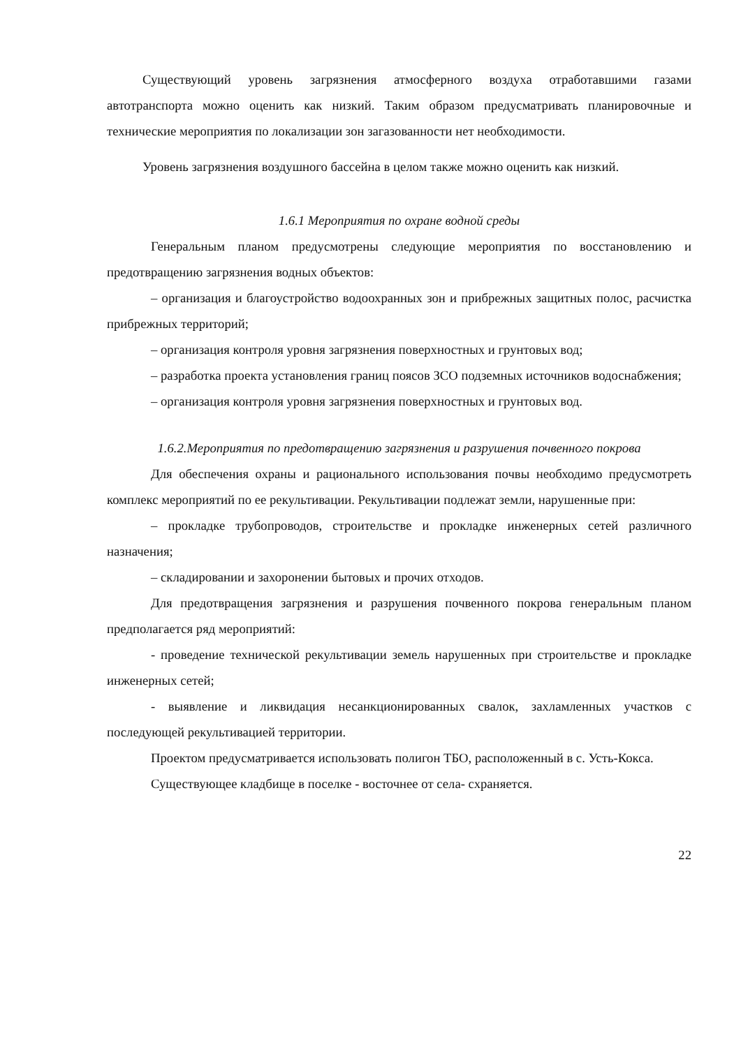Существующий уровень загрязнения атмосферного воздуха отработавшими газами автотранспорта можно оценить как низкий. Таким образом предусматривать планировочные и технические мероприятия по локализации зон загазованности нет необходимости.
Уровень загрязнения воздушного бассейна в целом также можно оценить как низкий.
1.6.1 Мероприятия по охране водной среды
Генеральным планом предусмотрены следующие мероприятия по восстановлению и предотвращению загрязнения водных объектов:
– организация и благоустройство водоохранных зон и прибрежных защитных полос, расчистка прибрежных территорий;
– организация контроля уровня загрязнения поверхностных и грунтовых вод;
– разработка проекта установления границ поясов ЗСО подземных источников водоснабжения;
– организация контроля уровня загрязнения поверхностных и грунтовых вод.
1.6.2.Мероприятия по предотвращению загрязнения и разрушения почвенного покрова
Для обеспечения охраны и рационального использования почвы необходимо предусмотреть комплекс мероприятий по ее рекультивации. Рекультивации подлежат земли, нарушенные при:
– прокладке трубопроводов, строительстве и прокладке инженерных сетей различного назначения;
– складировании и захоронении бытовых и прочих отходов.
Для предотвращения загрязнения и разрушения почвенного покрова генеральным планом предполагается ряд мероприятий:
- проведение технической рекультивации земель нарушенных при строительстве и прокладке инженерных сетей;
- выявление и ликвидация несанкционированных свалок, захламленных участков с последующей рекультивацией территории.
Проектом предусматривается использовать полигон ТБО, расположенный в с. Усть-Кокса.
Существующее кладбище в поселке - восточнее от села- схраняется.
22